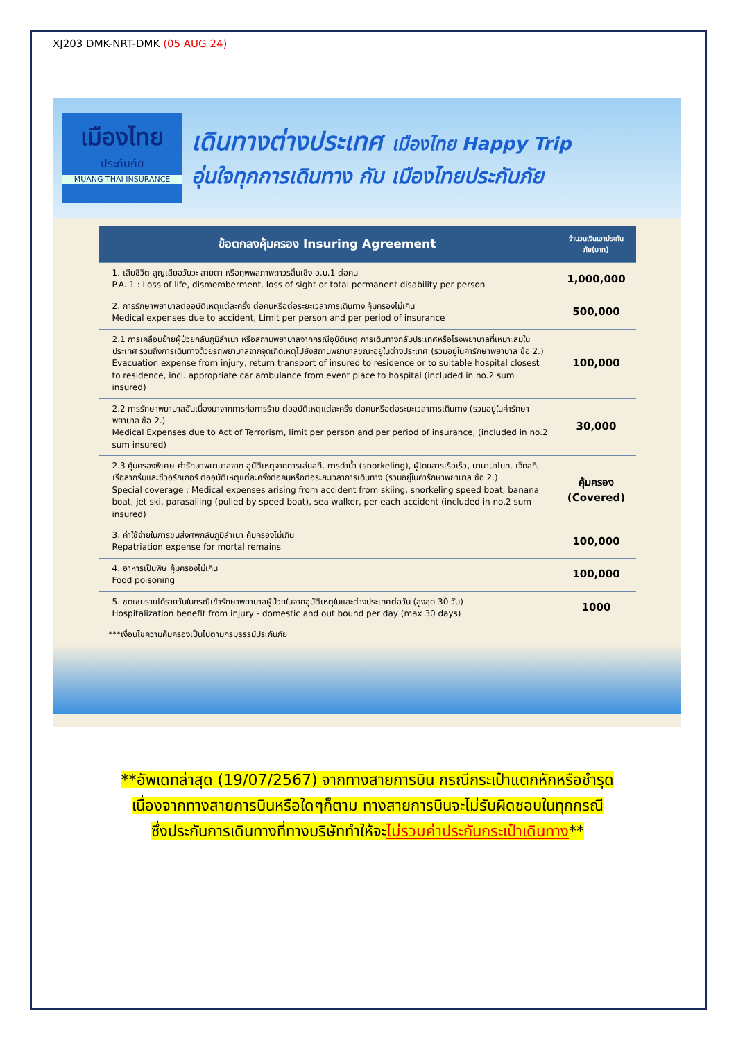XJ203 DMK-NRT-DMK (05 AUG 24)
เมืองไทย
ประกันภัย
MUANG THAI INSURANCE
เดินทางต่างประเทศ เมืองไทย Happy Trip
อุ่นใจทุกการเดินทาง กับ เมืองไทยประกันภัย
| ข้อตกลงคุ้มครอง Insuring Agreement | จำนวนเงินเอาประกันภัย(บาท) |
| --- | --- |
| 1. เสียชีวิต สูญเสียอวัยวะ สายตา หรือทุพพลภาพถาวรสิ้นเชิง อ.บ.1 ต่อคน P.A. 1 : Loss of life, dismemberment, loss of sight or total permanent disability per person | 1,000,000 |
| 2. การรักษาพยาบาลต่ออุบัติเหตุแต่ละครั้ง ต่อคนหรือต่อระยะเวลาการเดินทาง คุ้มครองไม่เกิน Medical expenses due to accident, Limit per person and per period of insurance | 500,000 |
| 2.1 การเคลื่อนย้ายผู้ป่วยกลับภูมิลำเนา หรือสถานพยาบาลจากกรณีอุบัติเหตุ การเดินทางกลับประเทศหรือโรงพยาบาลที่เหมาะสมในประเทศ รวมถึงการเดินทางด้วยรถพยาบาลจากจุดเกิดเหตุไปยังสถานพยาบาลขณะอยู่ในต่างประเทศ (รวมอยู่ในค่ารักษาพยาบาล ข้อ 2.) Evacuation expense from injury, return transport of insured to residence or to suitable hospital closest to residence, incl. appropriate car ambulance from event place to hospital (included in no.2 sum insured) | 100,000 |
| 2.2 การรักษาพยาบาลอันเนื่องมาจากการก่อการร้าย ต่ออุบัติเหตุแต่ละครั้ง ต่อคนหรือต่อระยะเวลาการเดินทาง (รวมอยู่ในค่ารักษาพยาบาล ข้อ 2.) Medical Expenses due to Act of Terrorism, limit per person and per period of insurance, (included in no.2 sum insured) | 30,000 |
| 2.3 คุ้มครองพิเศษ ค่ารักษาพยาบาลจาก อุบัติเหตุจากการเล่นสกี, การดำน้ำ (snorkeling), ผู้โดยสารเรือเร็ว, บานาน่าโบท, เจ็ทสกี, เรือลากร่มและซีวอร์กเกอร์ ต่ออุบัติเหตุแต่ละครั้งต่อคนหรือต่อระยะเวลาการเดินทาง (รวมอยู่ในค่ารักษาพยาบาล ข้อ 2.) Special coverage : Medical expenses arising from accident from skiing, snorkeling speed boat, banana boat, jet ski, parasailing (pulled by speed boat), sea walker, per each accident (included in no.2 sum insured) | คุ้มครอง (Covered) |
| 3. ค่าใช้จ่ายในการขนส่งศพกลับภูมิลำเนา คุ้มครองไม่เกิน Repatriation expense for mortal remains | 100,000 |
| 4. อาหารเป็นพิษ คุ้มครองไม่เกิน Food poisoning | 100,000 |
| 5. ชดเชยรายได้รายวันในกรณีเข้ารักษาพยาบาลผู้ป่วยในจากอุบัติเหตุในและต่างประเทศต่อวัน (สูงสุด 30 วัน) Hospitalization benefit from injury - domestic and out bound per day (max 30 days) | 1000 |
***เงื่อนไขความคุ้มครองเป็นไปตามกรมธรรม์ประกันภัย
**อัพเดทล่าสุด (19/07/2567) จากทางสายการบิน กรณีกระเป๋าแตกหักหรือชำรุด
เนื่องจากทางสายการบินหรือใดๆก็ตาม ทางสายการบินจะไม่รับผิดชอบในทุกกรณี
ซึ่งประกันการเดินทางที่ทางบริษัททำให้จะไม่รวมค่าประกันกระเป๋าเดินทาง**